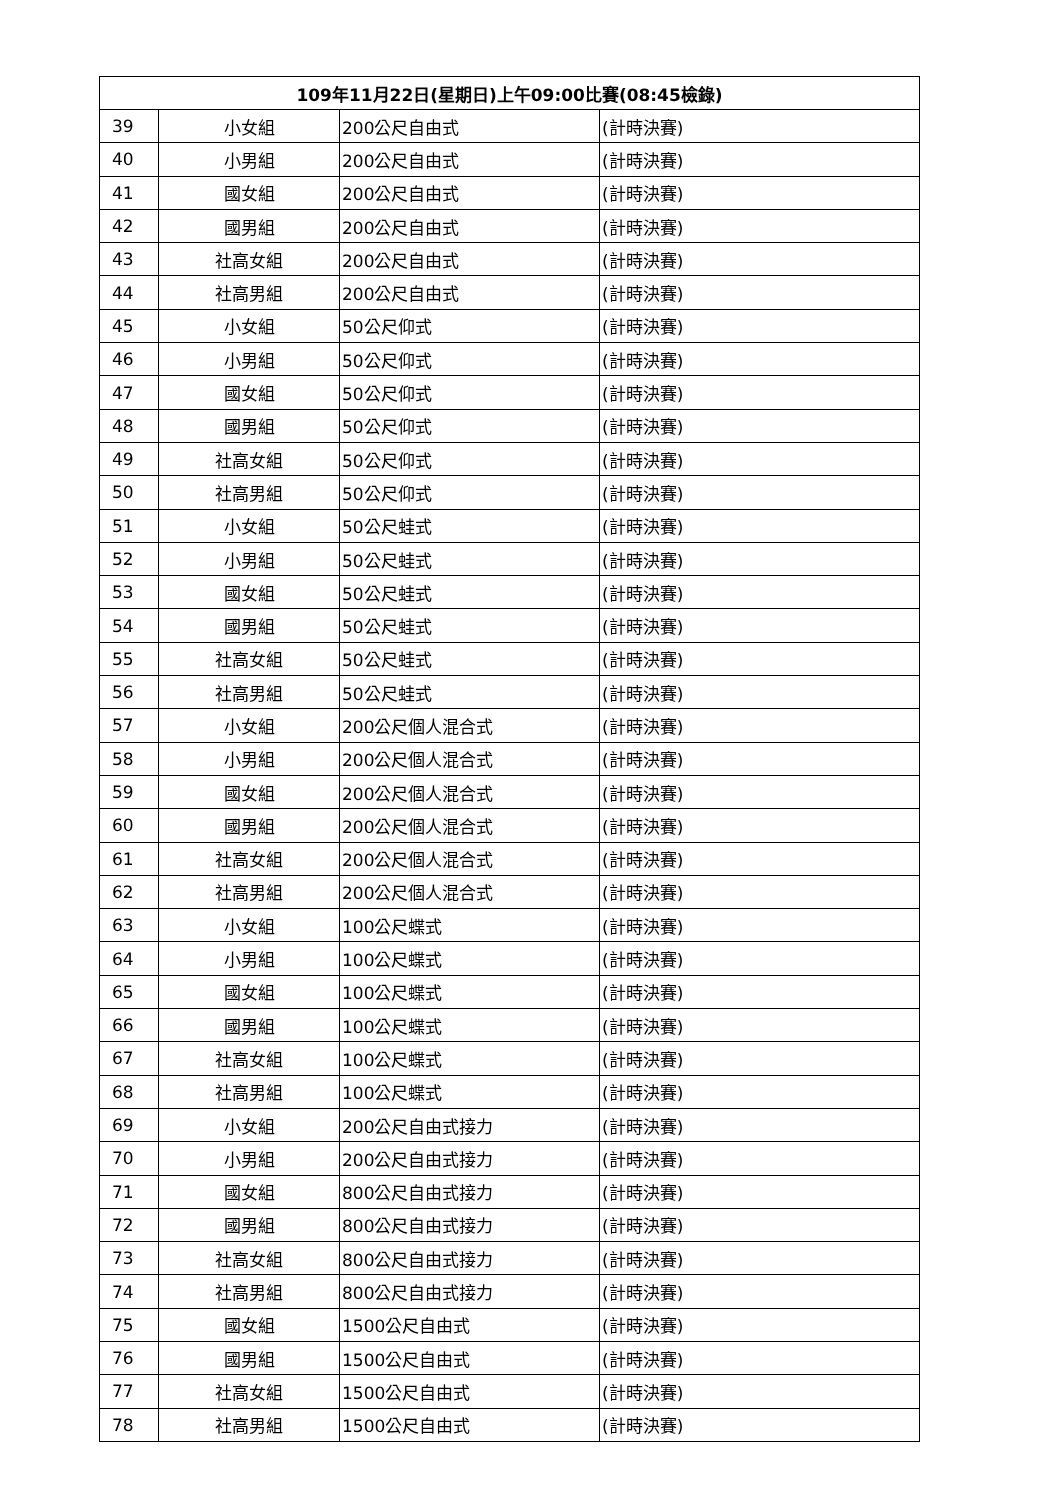| 109年11月22日(星期日)上午09:00比賽(08:45檢錄) | | | |
| --- | --- | --- | --- |
| 39 | 小女組 | 200公尺自由式 | (計時決賽) |
| 40 | 小男組 | 200公尺自由式 | (計時決賽) |
| 41 | 國女組 | 200公尺自由式 | (計時決賽) |
| 42 | 國男組 | 200公尺自由式 | (計時決賽) |
| 43 | 社高女組 | 200公尺自由式 | (計時決賽) |
| 44 | 社高男組 | 200公尺自由式 | (計時決賽) |
| 45 | 小女組 | 50公尺仰式 | (計時決賽) |
| 46 | 小男組 | 50公尺仰式 | (計時決賽) |
| 47 | 國女組 | 50公尺仰式 | (計時決賽) |
| 48 | 國男組 | 50公尺仰式 | (計時決賽) |
| 49 | 社高女組 | 50公尺仰式 | (計時決賽) |
| 50 | 社高男組 | 50公尺仰式 | (計時決賽) |
| 51 | 小女組 | 50公尺蛙式 | (計時決賽) |
| 52 | 小男組 | 50公尺蛙式 | (計時決賽) |
| 53 | 國女組 | 50公尺蛙式 | (計時決賽) |
| 54 | 國男組 | 50公尺蛙式 | (計時決賽) |
| 55 | 社高女組 | 50公尺蛙式 | (計時決賽) |
| 56 | 社高男組 | 50公尺蛙式 | (計時決賽) |
| 57 | 小女組 | 200公尺個人混合式 | (計時決賽) |
| 58 | 小男組 | 200公尺個人混合式 | (計時決賽) |
| 59 | 國女組 | 200公尺個人混合式 | (計時決賽) |
| 60 | 國男組 | 200公尺個人混合式 | (計時決賽) |
| 61 | 社高女組 | 200公尺個人混合式 | (計時決賽) |
| 62 | 社高男組 | 200公尺個人混合式 | (計時決賽) |
| 63 | 小女組 | 100公尺蝶式 | (計時決賽) |
| 64 | 小男組 | 100公尺蝶式 | (計時決賽) |
| 65 | 國女組 | 100公尺蝶式 | (計時決賽) |
| 66 | 國男組 | 100公尺蝶式 | (計時決賽) |
| 67 | 社高女組 | 100公尺蝶式 | (計時決賽) |
| 68 | 社高男組 | 100公尺蝶式 | (計時決賽) |
| 69 | 小女組 | 200公尺自由式接力 | (計時決賽) |
| 70 | 小男組 | 200公尺自由式接力 | (計時決賽) |
| 71 | 國女組 | 800公尺自由式接力 | (計時決賽) |
| 72 | 國男組 | 800公尺自由式接力 | (計時決賽) |
| 73 | 社高女組 | 800公尺自由式接力 | (計時決賽) |
| 74 | 社高男組 | 800公尺自由式接力 | (計時決賽) |
| 75 | 國女組 | 1500公尺自由式 | (計時決賽) |
| 76 | 國男組 | 1500公尺自由式 | (計時決賽) |
| 77 | 社高女組 | 1500公尺自由式 | (計時決賽) |
| 78 | 社高男組 | 1500公尺自由式 | (計時決賽) |